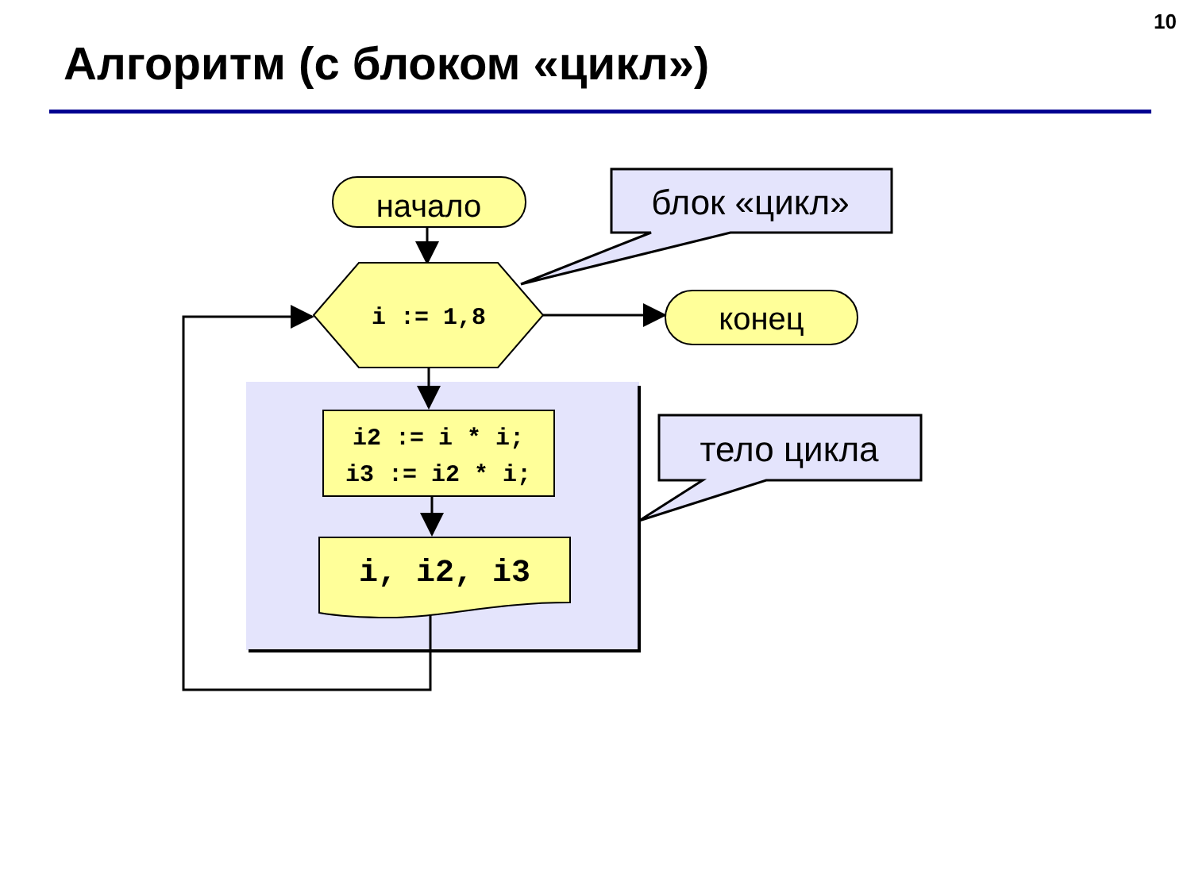10
Алгоритм (с блоком «цикл»)
начало
i := 1,8
конец
i2 := i * i;
i3 := i2 * i;
i, i2, i3
блок «цикл»
тело цикла